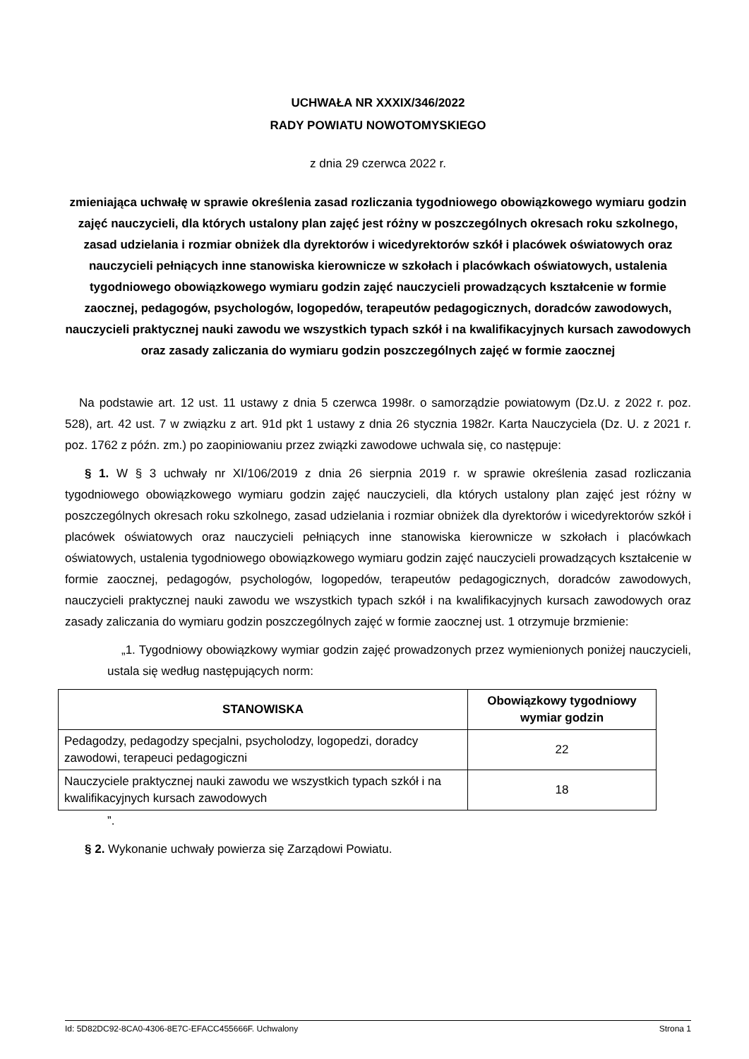UCHWAŁA NR XXXIX/346/2022
RADY POWIATU NOWOTOMYSKIEGO
z dnia 29 czerwca 2022 r.
zmieniająca uchwałę w sprawie określenia zasad rozliczania tygodniowego obowiązkowego wymiaru godzin zajęć nauczycieli, dla których ustalony plan zajęć jest różny w poszczególnych okresach roku szkolnego, zasad udzielania i rozmiar obniżek dla dyrektorów i wicedyrektorów szkół i placówek oświatowych oraz nauczycieli pełniących inne stanowiska kierownicze w szkołach i placówkach oświatowych, ustalenia tygodniowego obowiązkowego wymiaru godzin zajęć nauczycieli prowadzących kształcenie w formie zaocznej, pedagogów, psychologów, logopedów, terapeutów pedagogicznych, doradców zawodowych, nauczycieli praktycznej nauki zawodu we wszystkich typach szkół i na kwalifikacyjnych kursach zawodowych oraz zasady zaliczania do wymiaru godzin poszczególnych zajęć w formie zaocznej
Na podstawie art. 12 ust. 11 ustawy z dnia 5 czerwca 1998r. o samorządzie powiatowym (Dz.U. z 2022 r. poz. 528), art. 42 ust. 7 w związku z art. 91d pkt 1 ustawy z dnia 26 stycznia 1982r. Karta Nauczyciela (Dz. U. z 2021 r. poz. 1762 z późn. zm.) po zaopiniowaniu przez związki zawodowe uchwala się, co następuje:
§ 1. W § 3 uchwały nr XI/106/2019 z dnia 26 sierpnia 2019 r. w sprawie określenia zasad rozliczania tygodniowego obowiązkowego wymiaru godzin zajęć nauczycieli, dla których ustalony plan zajęć jest różny w poszczególnych okresach roku szkolnego, zasad udzielania i rozmiar obniżek dla dyrektorów i wicedyrektorów szkół i placówek oświatowych oraz nauczycieli pełniących inne stanowiska kierownicze w szkołach i placówkach oświatowych, ustalenia tygodniowego obowiązkowego wymiaru godzin zajęć nauczycieli prowadzących kształcenie w formie zaocznej, pedagogów, psychologów, logopedów, terapeutów pedagogicznych, doradców zawodowych, nauczycieli praktycznej nauki zawodu we wszystkich typach szkół i na kwalifikacyjnych kursach zawodowych oraz zasady zaliczania do wymiaru godzin poszczególnych zajęć w formie zaocznej ust. 1 otrzymuje brzmienie:
„1. Tygodniowy obowiązkowy wymiar godzin zajęć prowadzonych przez wymienionych poniżej nauczycieli, ustala się według następujących norm:
| STANOWISKA | Obowiązkowy tygodniowy wymiar godzin |
| --- | --- |
| Pedagodzy, pedagodzy specjalni, psycholodzy, logopedzi, doradcy zawodowi, terapeuci pedagogiczni | 22 |
| Nauczyciele praktycznej nauki zawodu we wszystkich typach szkół i na kwalifikacyjnych kursach zawodowych | 18 |
”.
§ 2. Wykonanie uchwały powierza się Zarządowi Powiatu.
Id: 5D82DC92-8CA0-4306-8E7C-EFACC455666F. Uchwalony Strona 1